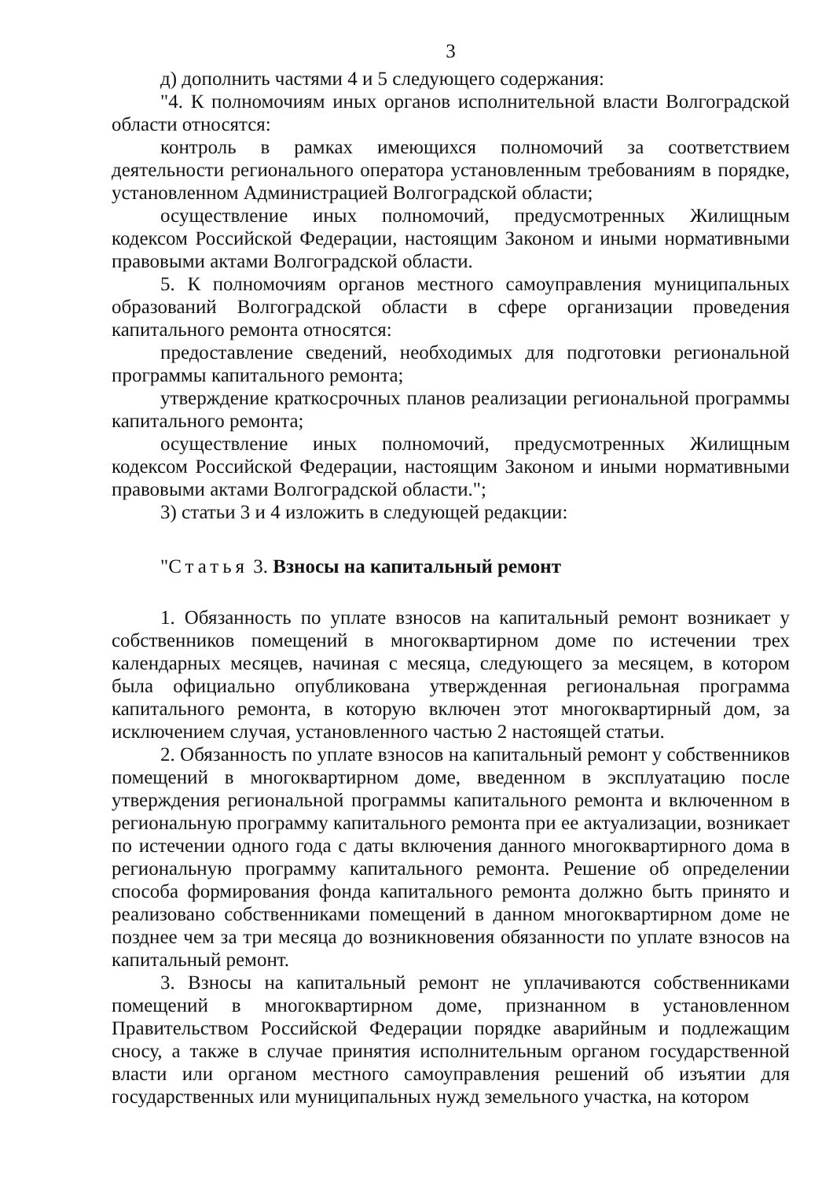3
д) дополнить частями 4 и 5 следующего содержания:
"4. К полномочиям иных органов исполнительной власти Волгоградской области относятся:
контроль в рамках имеющихся полномочий за соответствием деятельности регионального оператора установленным требованиям в порядке, установленном Администрацией Волгоградской области;
осуществление иных полномочий, предусмотренных Жилищным кодексом Российской Федерации, настоящим Законом и иными нормативными правовыми актами Волгоградской области.
5. К полномочиям органов местного самоуправления муниципальных образований Волгоградской области в сфере организации проведения капитального ремонта относятся:
предоставление сведений, необходимых для подготовки региональной программы капитального ремонта;
утверждение краткосрочных планов реализации региональной программы капитального ремонта;
осуществление иных полномочий, предусмотренных Жилищным кодексом Российской Федерации, настоящим Законом и иными нормативными правовыми актами Волгоградской области.";
3) статьи 3 и 4 изложить в следующей редакции:
"Статья 3. Взносы на капитальный ремонт
1. Обязанность по уплате взносов на капитальный ремонт возникает у собственников помещений в многоквартирном доме по истечении трех календарных месяцев, начиная с месяца, следующего за месяцем, в котором была официально опубликована утвержденная региональная программа капитального ремонта, в которую включен этот многоквартирный дом, за исключением случая, установленного частью 2 настоящей статьи.
2. Обязанность по уплате взносов на капитальный ремонт у собственников помещений в многоквартирном доме, введенном в эксплуатацию после утверждения региональной программы капитального ремонта и включенном в региональную программу капитального ремонта при ее актуализации, возникает по истечении одного года с даты включения данного многоквартирного дома в региональную программу капитального ремонта. Решение об определении способа формирования фонда капитального ремонта должно быть принято и реализовано собственниками помещений в данном многоквартирном доме не позднее чем за три месяца до возникновения обязанности по уплате взносов на капитальный ремонт.
3. Взносы на капитальный ремонт не уплачиваются собственниками помещений в многоквартирном доме, признанном в установленном Правительством Российской Федерации порядке аварийным и подлежащим сносу, а также в случае принятия исполнительным органом государственной власти или органом местного самоуправления решений об изъятии для государственных или муниципальных нужд земельного участка, на котором